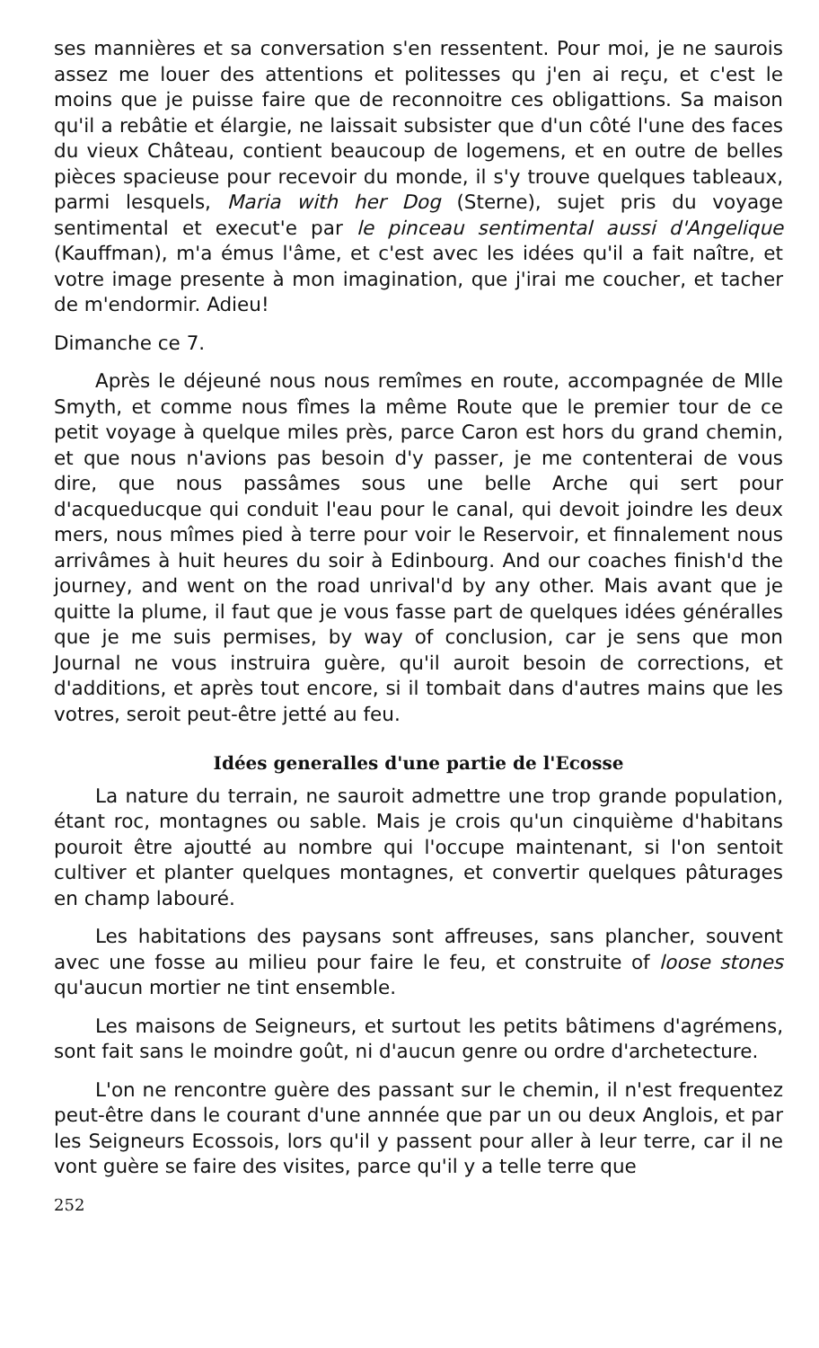ses mannières et sa conversation s'en ressentent. Pour moi, je ne saurois assez me louer des attentions et politesses qu j'en ai reçu, et c'est le moins que je puisse faire que de reconnoitre ces obligattions. Sa maison qu'il a rebâtie et élargie, ne laissait subsister que d'un côté l'une des faces du vieux Château, contient beaucoup de logemens, et en outre de belles pièces spacieuse pour recevoir du monde, il s'y trouve quelques tableaux, parmi lesquels, Maria with her Dog (Sterne), sujet pris du voyage sentimental et execut'e par le pinceau sentimental aussi d'Angelique (Kauffman), m'a émus l'âme, et c'est avec les idées qu'il a fait naître, et votre image presente à mon imagination, que j'irai me coucher, et tacher de m'endormir. Adieu!
Dimanche ce 7.
Après le déjeuné nous nous remîmes en route, accompagnée de Mlle Smyth, et comme nous fîmes la même Route que le premier tour de ce petit voyage à quelque miles près, parce Caron est hors du grand chemin, et que nous n'avions pas besoin d'y passer, je me contenterai de vous dire, que nous passâmes sous une belle Arche qui sert pour d'acqueducque qui conduit l'eau pour le canal, qui devoit joindre les deux mers, nous mîmes pied à terre pour voir le Reservoir, et finnalement nous arrivâmes à huit heures du soir à Edinbourg. And our coaches finish'd the journey, and went on the road unrival'd by any other. Mais avant que je quitte la plume, il faut que je vous fasse part de quelques idées généralles que je me suis permises, by way of conclusion, car je sens que mon Journal ne vous instruira guère, qu'il auroit besoin de corrections, et d'additions, et après tout encore, si il tombait dans d'autres mains que les votres, seroit peut-être jetté au feu.
Idées generalles d'une partie de l'Ecosse
La nature du terrain, ne sauroit admettre une trop grande population, étant roc, montagnes ou sable. Mais je crois qu'un cinquième d'habitans pouroit être ajoutté au nombre qui l'occupe maintenant, si l'on sentoit cultiver et planter quelques montagnes, et convertir quelques pâturages en champ labouré.
Les habitations des paysans sont affreuses, sans plancher, souvent avec une fosse au milieu pour faire le feu, et construite of loose stones qu'aucun mortier ne tint ensemble.
Les maisons de Seigneurs, et surtout les petits bâtimens d'agrémens, sont fait sans le moindre goût, ni d'aucun genre ou ordre d'archetecture.
L'on ne rencontre guère des passant sur le chemin, il n'est frequentez peut-être dans le courant d'une annnée que par un ou deux Anglois, et par les Seigneurs Ecossois, lors qu'il y passent pour aller à leur terre, car il ne vont guère se faire des visites, parce qu'il y a telle terre que
252